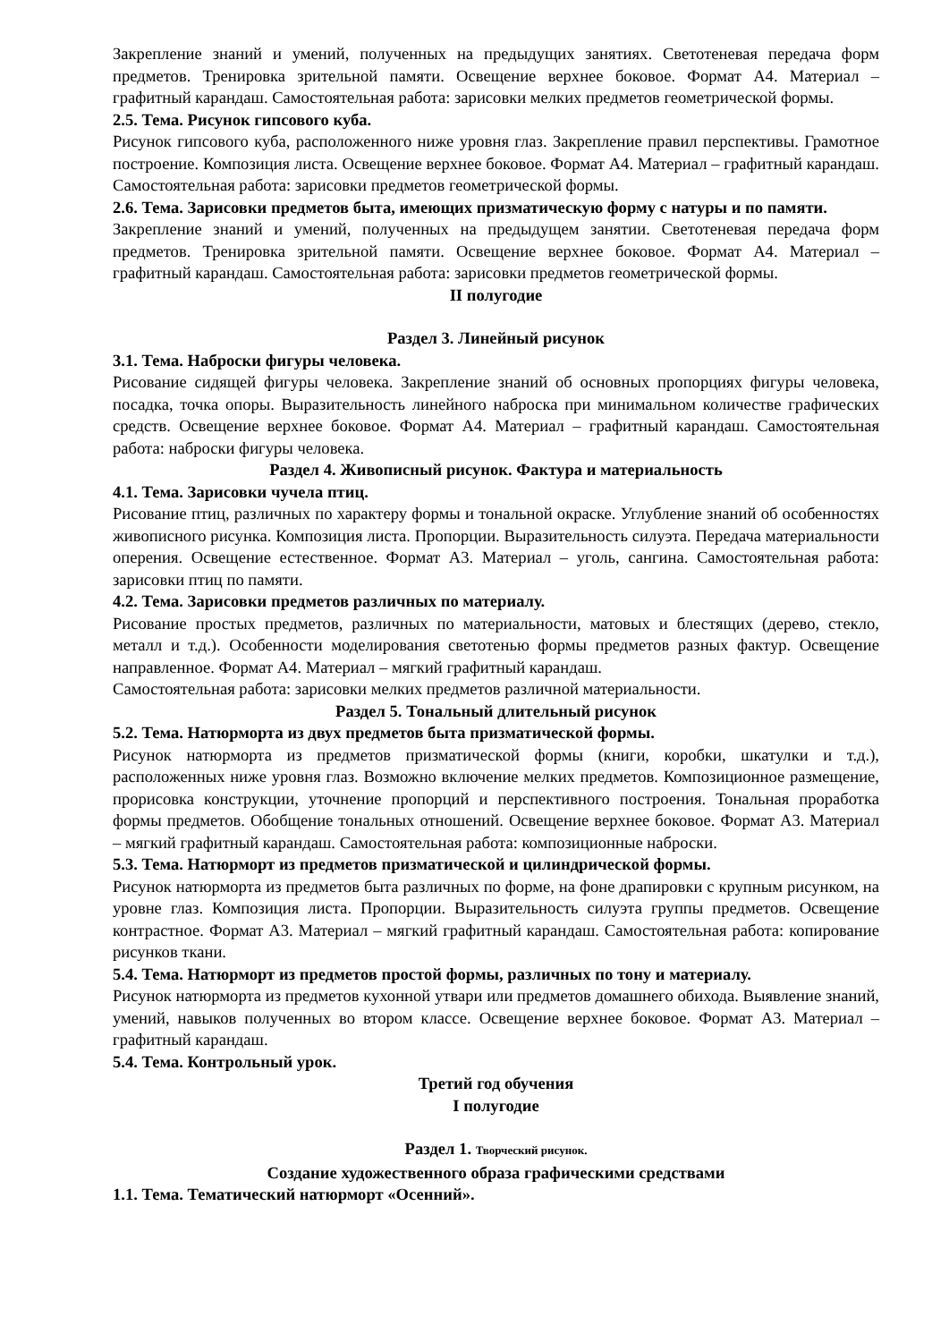Закрепление знаний и умений, полученных на предыдущих занятиях. Светотеневая передача форм предметов. Тренировка зрительной памяти. Освещение верхнее боковое. Формат А4. Материал – графитный карандаш. Самостоятельная работа: зарисовки мелких предметов геометрической формы.
2.5. Тема. Рисунок гипсового куба.
Рисунок гипсового куба, расположенного ниже уровня глаз. Закрепление правил перспективы. Грамотное построение. Композиция листа. Освещение верхнее боковое. Формат А4. Материал – графитный карандаш. Самостоятельная работа: зарисовки предметов геометрической формы.
2.6. Тема. Зарисовки предметов быта, имеющих призматическую форму с натуры и по памяти.
Закрепление знаний и умений, полученных на предыдущем занятии. Светотеневая передача форм предметов. Тренировка зрительной памяти. Освещение верхнее боковое. Формат А4. Материал – графитный карандаш. Самостоятельная работа: зарисовки предметов геометрической формы.
II полугодие
Раздел 3. Линейный рисунок
3.1. Тема. Наброски фигуры человека.
Рисование сидящей фигуры человека. Закрепление знаний об основных пропорциях фигуры человека, посадка, точка опоры. Выразительность линейного наброска при минимальном количестве графических средств. Освещение верхнее боковое. Формат А4. Материал – графитный карандаш. Самостоятельная работа: наброски фигуры человека.
Раздел 4. Живописный рисунок. Фактура и материальность
4.1. Тема. Зарисовки чучела птиц.
Рисование птиц, различных по характеру формы и тональной окраске. Углубление знаний об особенностях живописного рисунка. Композиция листа. Пропорции. Выразительность силуэта. Передача материальности оперения. Освещение естественное. Формат А3. Материал – уголь, сангина. Самостоятельная работа: зарисовки птиц по памяти.
4.2. Тема. Зарисовки предметов различных по материалу.
Рисование простых предметов, различных по материальности, матовых и блестящих (дерево, стекло, металл и т.д.). Особенности моделирования светотенью формы предметов разных фактур. Освещение направленное. Формат А4. Материал – мягкий графитный карандаш.
Самостоятельная работа: зарисовки мелких предметов различной материальности.
Раздел 5. Тональный длительный рисунок
5.2. Тема. Натюрморта из двух предметов быта призматической формы.
Рисунок натюрморта из предметов призматической формы (книги, коробки, шкатулки и т.д.), расположенных ниже уровня глаз. Возможно включение мелких предметов. Композиционное размещение, прорисовка конструкции, уточнение пропорций и перспективного построения. Тональная проработка формы предметов. Обобщение тональных отношений. Освещение верхнее боковое. Формат А3. Материал – мягкий графитный карандаш. Самостоятельная работа: композиционные наброски.
5.3. Тема. Натюрморт из предметов призматической и цилиндрической формы.
Рисунок натюрморта из предметов быта различных по форме, на фоне драпировки с крупным рисунком, на уровне глаз. Композиция листа. Пропорции. Выразительность силуэта группы предметов. Освещение контрастное. Формат А3. Материал – мягкий графитный карандаш. Самостоятельная работа: копирование рисунков ткани.
5.4. Тема. Натюрморт из предметов простой формы, различных по тону и материалу.
Рисунок натюрморта из предметов кухонной утвари или предметов домашнего обихода. Выявление знаний, умений, навыков полученных во втором классе. Освещение верхнее боковое. Формат А3. Материал – графитный карандаш.
5.4. Тема. Контрольный урок.
Третий год обучения
I полугодие
Раздел 1. Творческий рисунок.
Создание художественного образа графическими средствами
1.1. Тема. Тематический натюрморт «Осенний».